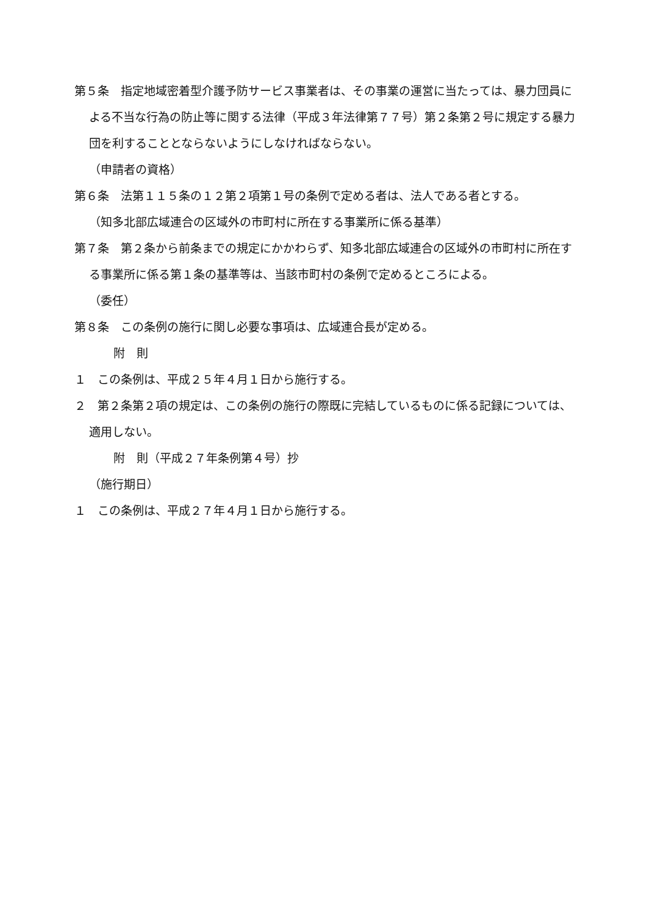第５条　指定地域密着型介護予防サービス事業者は、その事業の運営に当たっては、暴力団員による不当な行為の防止等に関する法律（平成３年法律第７７号）第２条第２号に規定する暴力団を利することとならないようにしなければならない。
（申請者の資格）
第６条　法第１１５条の１２第２項第１号の条例で定める者は、法人である者とする。
（知多北部広域連合の区域外の市町村に所在する事業所に係る基準）
第７条　第２条から前条までの規定にかかわらず、知多北部広域連合の区域外の市町村に所在する事業所に係る第１条の基準等は、当該市町村の条例で定めるところによる。
（委任）
第８条　この条例の施行に関し必要な事項は、広域連合長が定める。
附　則
１　この条例は、平成２５年４月１日から施行する。
２　第２条第２項の規定は、この条例の施行の際既に完結しているものに係る記録については、適用しない。
附　則（平成２７年条例第４号）抄
（施行期日）
１　この条例は、平成２７年４月１日から施行する。